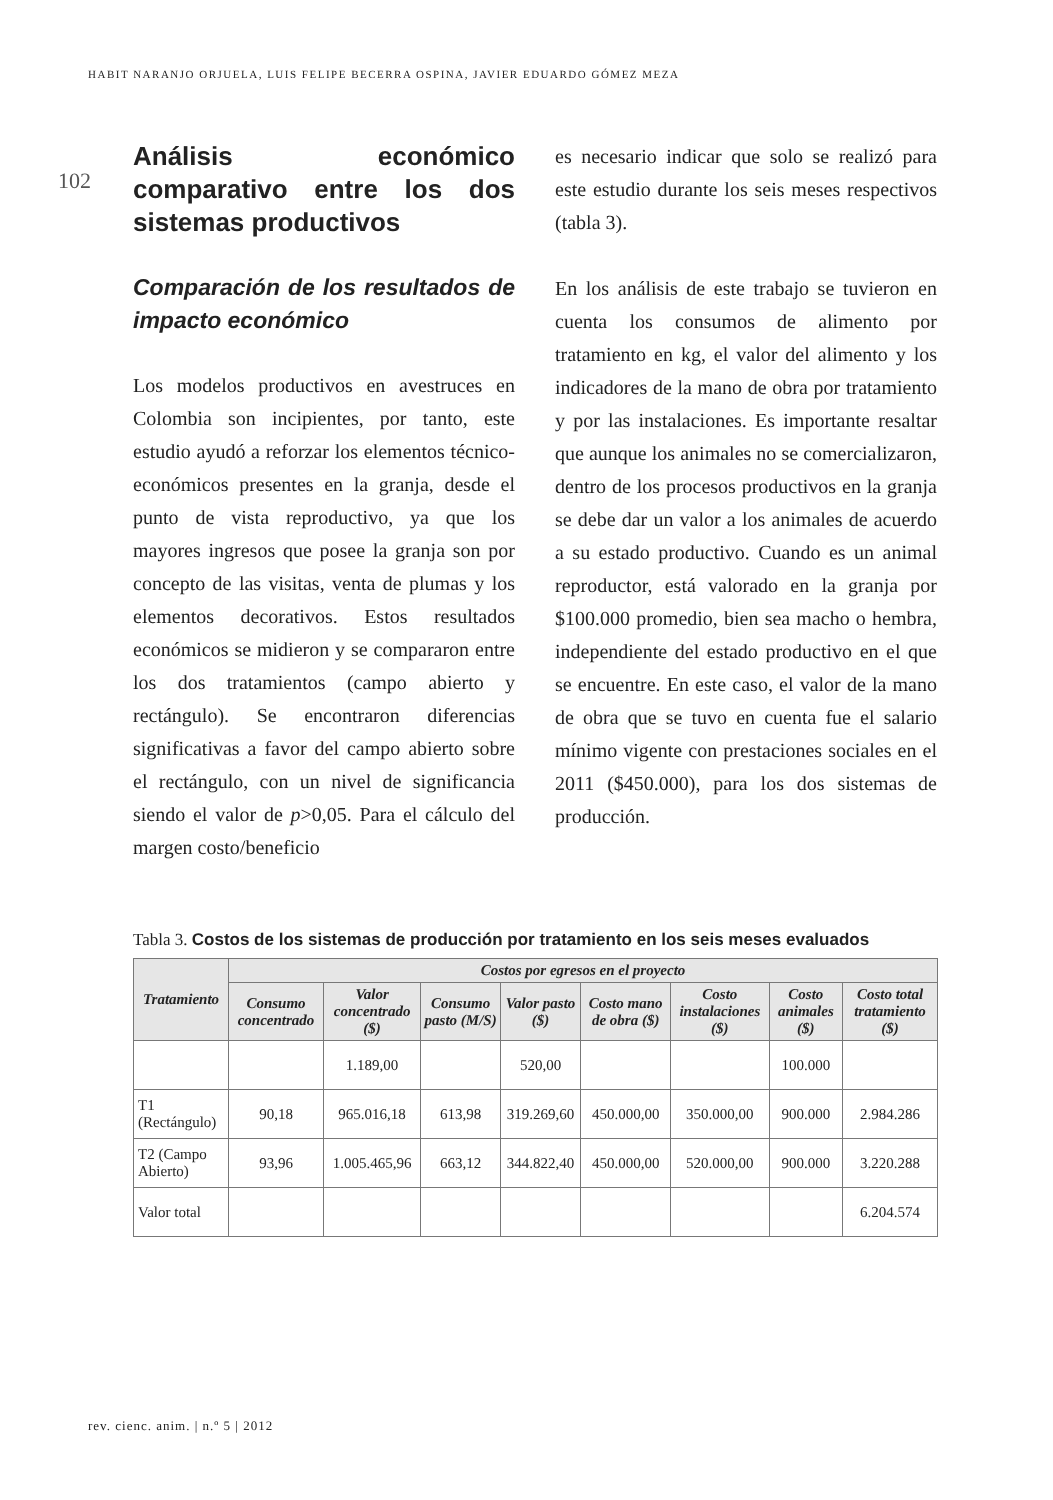HABIT NARANJO ORJUELA, LUIS FELIPE BECERRA OSPINA, JAVIER EDUARDO GÓMEZ MEZA
102
Análisis económico comparativo entre los dos sistemas productivos
Comparación de los resultados de impacto económico
Los modelos productivos en avestruces en Colombia son incipientes, por tanto, este estudio ayudó a reforzar los elementos técnico-económicos presentes en la granja, desde el punto de vista reproductivo, ya que los mayores ingresos que posee la granja son por concepto de las visitas, venta de plumas y los elementos decorativos. Estos resultados económicos se midieron y se compararon entre los dos tratamientos (campo abierto y rectángulo). Se encontraron diferencias significativas a favor del campo abierto sobre el rectángulo, con un nivel de significancia siendo el valor de p>0,05. Para el cálculo del margen costo/beneficio
es necesario indicar que solo se realizó para este estudio durante los seis meses respectivos (tabla 3).
En los análisis de este trabajo se tuvieron en cuenta los consumos de alimento por tratamiento en kg, el valor del alimento y los indicadores de la mano de obra por tratamiento y por las instalaciones. Es importante resaltar que aunque los animales no se comercializaron, dentro de los procesos productivos en la granja se debe dar un valor a los animales de acuerdo a su estado productivo. Cuando es un animal reproductor, está valorado en la granja por $100.000 promedio, bien sea macho o hembra, independiente del estado productivo en el que se encuentre. En este caso, el valor de la mano de obra que se tuvo en cuenta fue el salario mínimo vigente con prestaciones sociales en el 2011 ($450.000), para los dos sistemas de producción.
Tabla 3. Costos de los sistemas de producción por tratamiento en los seis meses evaluados
| Tratamiento | Costos por egresos en el proyecto | | | | | | | |
| --- | --- | --- | --- | --- | --- | --- | --- | --- |
| | Consumo concentrado | Valor concentrado ($) | Consumo pasto (M/S) | Valor pasto ($) | Costo mano de obra ($) | Costo instalaciones ($) | Costo animales ($) | Costo total tratamiento ($) |
| | | 1.189,00 | | 520,00 | | | 100.000 | |
| T1 (Rectángulo) | 90,18 | 965.016,18 | 613,98 | 319.269,60 | 450.000,00 | 350.000,00 | 900.000 | 2.984.286 |
| T2 (Campo Abierto) | 93,96 | 1.005.465,96 | 663,12 | 344.822,40 | 450.000,00 | 520.000,00 | 900.000 | 3.220.288 |
| Valor total | | | | | | | | 6.204.574 |
rev. cienc. anim. | n.º 5 | 2012